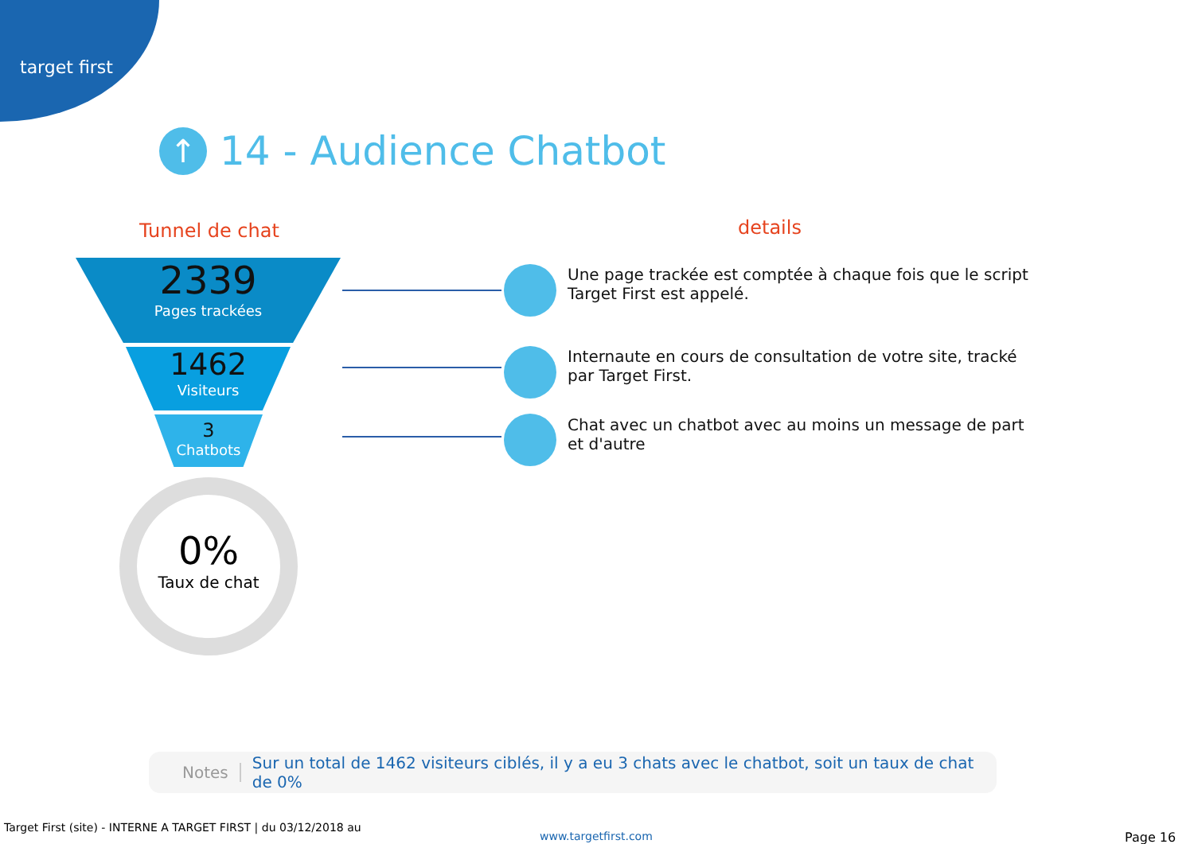target first
↑ 14 - Audience Chatbot
Tunnel de chat details
2339
Pages trackées
1462
Visiteurs
3
Chatbots
Une page trackée est comptée à chaque fois que le script Target First est appelé.
Internaute en cours de consultation de votre site, tracké par Target First.
Chat avec un chatbot avec au moins un message de part et d'autre
0%
Taux de chat
Notes Sur un total de 1462 visiteurs ciblés, il y a eu 3 chats avec le chatbot, soit un taux de chat de 0%
Target First (site) - INTERNE A TARGET FIRST | du 03/12/2018 au
www.targetfirst.com Page 16